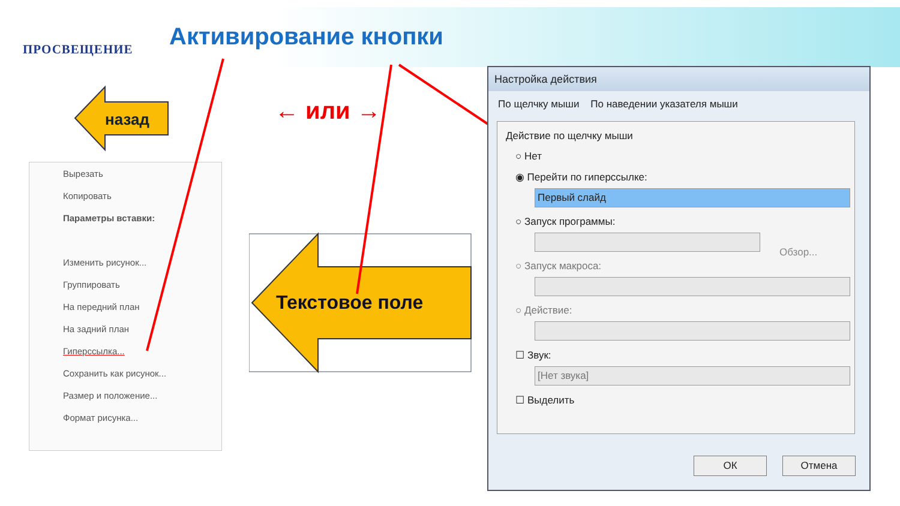ПРОСВЕЩЕНИЕ Активирование кнопки
назад
← или →
Вырезать
Копировать
Параметры вставки:
Изменить рисунок...
Группировать
На передний план
На задний план
Гиперссылка...
Сохранить как рисунок...
Размер и положение...
Формат рисунка...
Текстовое поле
Настройка действия
По щелчку мыши По наведении указателя мыши
Действие по щелчку мыши
○ Нет
◉ Перейти по гиперссылке:
Первый слайд
○ Запуск программы:
Обзор...
○ Запуск макроса:
○ Действие:
☐ Звук:
[Нет звука]
☐ Выделить
ОК Отмена